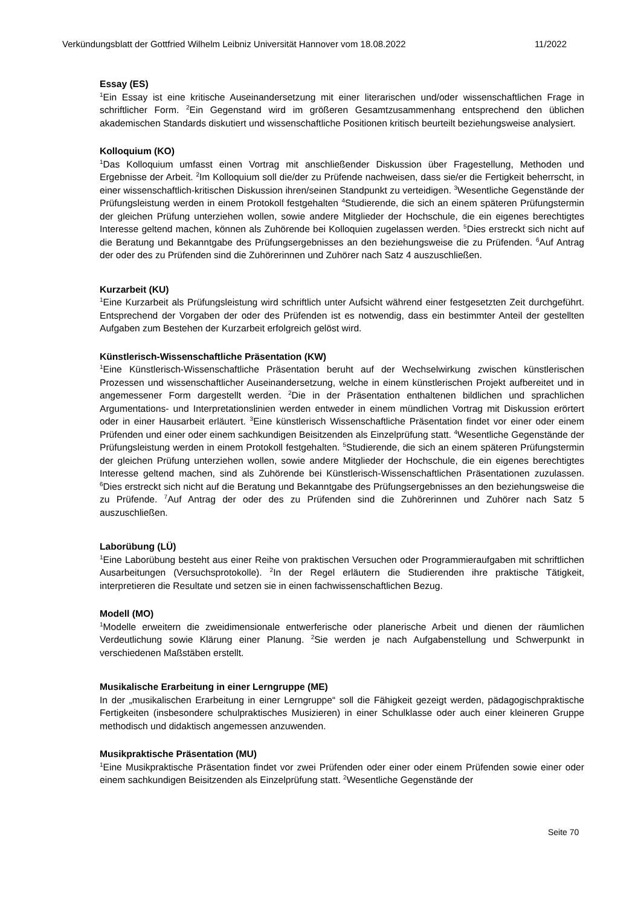Verkündungsblatt der Gottfried Wilhelm Leibniz Universität Hannover vom 18.08.2022 11/2022
Essay (ES)
<sup>1</sup> Ein Essay ist eine kritische Auseinandersetzung mit einer literarischen und/oder wissenschaftlichen Frage in schriftlicher Form. <sup>2</sup>Ein Gegenstand wird im größeren Gesamtzusammenhang entsprechend den üblichen akademischen Standards diskutiert und wissenschaftliche Positionen kritisch beurteilt beziehungsweise analysiert.
Kolloquium (KO)
<sup>1</sup> Das Kolloquium umfasst einen Vortrag mit anschließender Diskussion über Fragestellung, Methoden und Ergebnisse der Arbeit. <sup>2</sup>Im Kolloquium soll die/der zu Prüfende nachweisen, dass sie/er die Fertigkeit beherrscht, in einer wissenschaftlich-kritischen Diskussion ihren/seinen Standpunkt zu verteidigen. <sup>3</sup>Wesentliche Gegenstände der Prüfungsleistung werden in einem Protokoll festgehalten <sup>4</sup>Studierende, die sich an einem späteren Prüfungstermin der gleichen Prüfung unterziehen wollen, sowie andere Mitglieder der Hochschule, die ein eigenes berechtigtes Interesse geltend machen, können als Zuhörende bei Kolloquien zugelassen werden. <sup>5</sup>Dies erstreckt sich nicht auf die Beratung und Bekanntgabe des Prüfungsergebnisses an den beziehungsweise die zu Prüfenden. <sup>6</sup>Auf Antrag der oder des zu Prüfenden sind die Zuhörerinnen und Zuhörer nach Satz 4 auszuschließen.
Kurzarbeit (KU)
<sup>1</sup> Eine Kurzarbeit als Prüfungsleistung wird schriftlich unter Aufsicht während einer festgesetzten Zeit durchgeführt. Entsprechend der Vorgaben der oder des Prüfenden ist es notwendig, dass ein bestimmter Anteil der gestellten Aufgaben zum Bestehen der Kurzarbeit erfolgreich gelöst wird.
Künstlerisch-Wissenschaftliche Präsentation (KW)
<sup>1</sup> Eine Künstlerisch-Wissenschaftliche Präsentation beruht auf der Wechselwirkung zwischen künstlerischen Prozessen und wissenschaftlicher Auseinandersetzung, welche in einem künstlerischen Projekt aufbereitet und in angemessener Form dargestellt werden. <sup>2</sup>Die in der Präsentation enthaltenen bildlichen und sprachlichen Argumentations- und Interpretationslinien werden entweder in einem mündlichen Vortrag mit Diskussion erörtert oder in einer Hausarbeit erläutert. <sup>3</sup>Eine künstlerisch Wissenschaftliche Präsentation findet vor einer oder einem Prüfenden und einer oder einem sachkundigen Beisitzenden als Einzelprüfung statt. <sup>4</sup>Wesentliche Gegenstände der Prüfungsleistung werden in einem Protokoll festgehalten. <sup>5</sup>Studierende, die sich an einem späteren Prüfungstermin der gleichen Prüfung unterziehen wollen, sowie andere Mitglieder der Hochschule, die ein eigenes berechtigtes Interesse geltend machen, sind als Zuhörende bei Künstlerisch-Wissenschaftlichen Präsentationen zuzulassen. <sup>6</sup>Dies erstreckt sich nicht auf die Beratung und Bekanntgabe des Prüfungsergebnisses an den beziehungsweise die zu Prüfende. <sup>7</sup>Auf Antrag der oder des zu Prüfenden sind die Zuhörerinnen und Zuhörer nach Satz 5 auszuschließen.
Laborübung (LÜ)
<sup>1</sup> Eine Laborübung besteht aus einer Reihe von praktischen Versuchen oder Programmieraufgaben mit schriftlichen Ausarbeitungen (Versuchsprotokolle). <sup>2</sup>In der Regel erläutern die Studierenden ihre praktische Tätigkeit, interpretieren die Resultate und setzen sie in einen fachwissenschaftlichen Bezug.
Modell (MO)
<sup>1</sup> Modelle erweitern die zweidimensionale entwerferische oder planerische Arbeit und dienen der räumlichen Verdeutlichung sowie Klärung einer Planung. <sup>2</sup>Sie werden je nach Aufgabenstellung und Schwerpunkt in verschiedenen Maßstäben erstellt.
Musikalische Erarbeitung in einer Lerngruppe (ME)
In der „musikalischen Erarbeitung in einer Lerngruppe“ soll die Fähigkeit gezeigt werden, pädagogischpraktische Fertigkeiten (insbesondere schulpraktisches Musizieren) in einer Schulklasse oder auch einer kleineren Gruppe methodisch und didaktisch angemessen anzuwenden.
Musikpraktische Präsentation (MU)
<sup>1</sup> Eine Musikpraktische Präsentation findet vor zwei Prüfenden oder einer oder einem Prüfenden sowie einer oder einem sachkundigen Beisitzenden als Einzelprüfung statt. <sup>2</sup>Wesentliche Gegenstände der
Seite 70